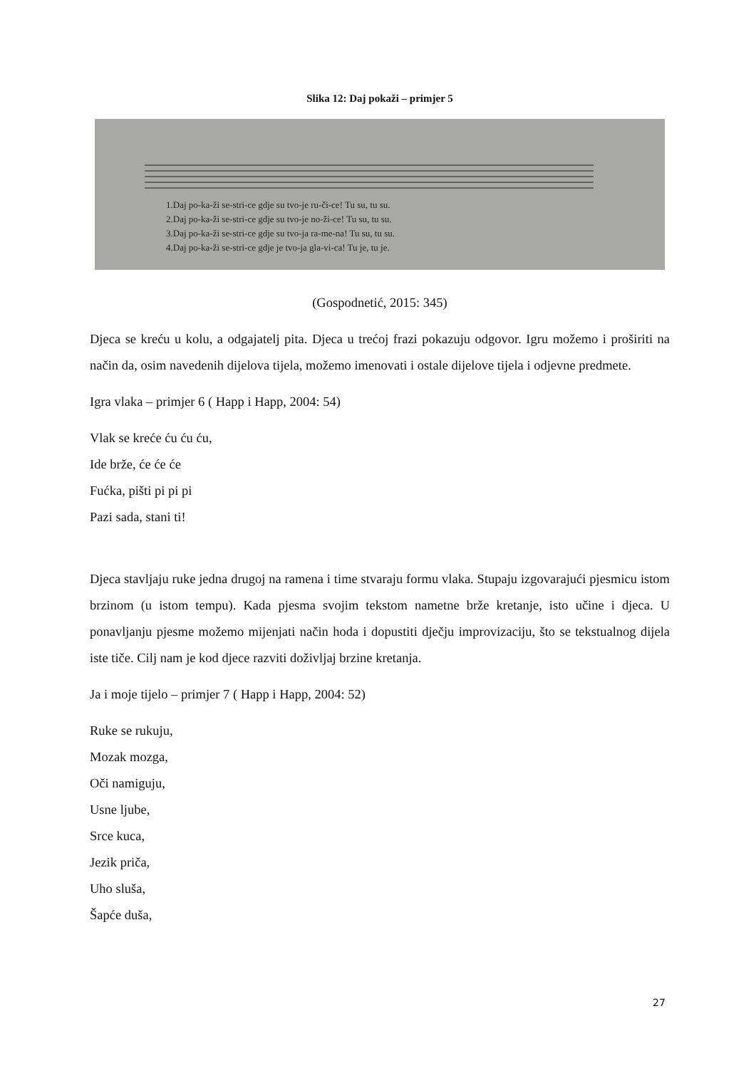Slika 12: Daj pokaži – primjer 5
1.Daj po-ka-ži se-stri-ce gdje su tvo-je ru-či-ce! Tu su, tu su.
2.Daj po-ka-ži se-stri-ce gdje su tvo-je no-ži-ce! Tu su, tu su.
3.Daj po-ka-ži se-stri-ce gdje su tvo-ja ra-me-na! Tu su, tu su.
4.Daj po-ka-ži se-stri-ce gdje je tvo-ja gla-vi-ca! Tu je, tu je.
(Gospodnetić, 2015: 345)
Djeca se kreću u kolu, a odgajatelj pita. Djeca u trećoj frazi pokazuju odgovor. Igru možemo i proširiti na način da, osim navedenih dijelova tijela, možemo imenovati i ostale dijelove tijela i odjevne predmete.
Igra vlaka – primjer 6 ( Happ i Happ, 2004: 54)
Vlak se kreće ću ću ću,
Ide brže, će će će
Fućka, pišti pi pi pi
Pazi sada, stani ti!
Djeca stavljaju ruke jedna drugoj na ramena i time stvaraju formu vlaka. Stupaju izgovarajući pjesmicu istom brzinom (u istom tempu). Kada pjesma svojim tekstom nametne brže kretanje, isto učine i djeca. U ponavljanju pjesme možemo mijenjati način hoda i dopustiti dječju improvizaciju, što se tekstualnog dijela iste tiče. Cilj nam je kod djece razviti doživljaj brzine kretanja.
Ja i moje tijelo – primjer 7 ( Happ i Happ, 2004: 52)
Ruke se rukuju,
Mozak mozga,
Oči namiguju,
Usne ljube,
Srce kuca,
Jezik priča,
Uho sluša,
Šapće duša,
27